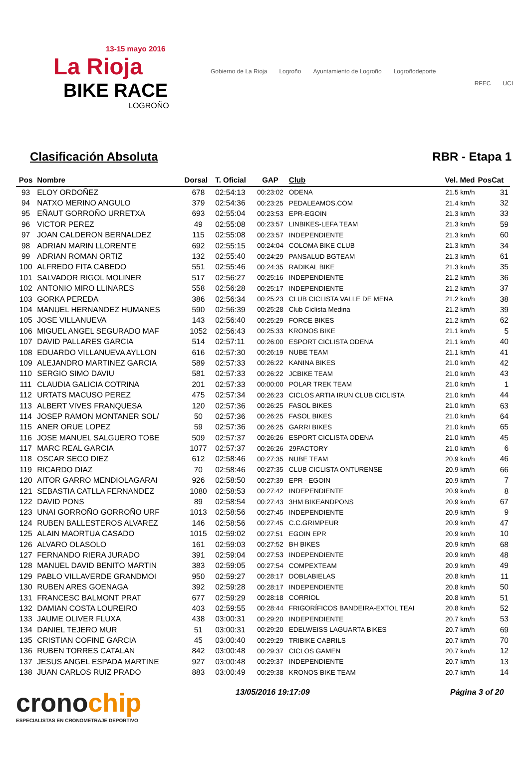13-15 mayo 2016
La Rioja
BIKE RACE
LOGROÑO
Gobierno de La Rioja Logroño Ayuntamiento de Logroño Logroñodeporte
RFEC UCI
Clasificación Absoluta RBR - Etapa 1
| Pos | Nombre | Dorsal | T. Oficial | GAP | Club | Vel. Med | PosCat |
| --- | --- | --- | --- | --- | --- | --- | --- |
| 93 | ELOY ORDOÑEZ | 678 | 02:54:13 | 00:23:02 | ODENA | 21.5 km/h | 31 |
| 94 | NATXO MERINO ANGULO | 379 | 02:54:36 | 00:23:25 | PEDALEAMOS.COM | 21.4 km/h | 32 |
| 95 | EÑAUT GORROÑO URRETXA | 693 | 02:55:04 | 00:23:53 | EPR-EGOIN | 21.3 km/h | 33 |
| 96 | VICTOR PEREZ | 49 | 02:55:08 | 00:23:57 | LINBIKES-LEFA TEAM | 21.3 km/h | 59 |
| 97 | JOAN CALDERON BERNALDEZ | 115 | 02:55:08 | 00:23:57 | INDEPENDIENTE | 21.3 km/h | 60 |
| 98 | ADRIAN MARIN LLORENTE | 692 | 02:55:15 | 00:24:04 | COLOMA BIKE CLUB | 21.3 km/h | 34 |
| 99 | ADRIAN ROMAN ORTIZ | 132 | 02:55:40 | 00:24:29 | PANSALUD BGTEAM | 21.3 km/h | 61 |
| 100 | ALFREDO FITA CABEDO | 551 | 02:55:46 | 00:24:35 | RADIKAL BIKE | 21.3 km/h | 35 |
| 101 | SALVADOR RIGOL MOLINER | 517 | 02:56:27 | 00:25:16 | INDEPENDIENTE | 21.2 km/h | 36 |
| 102 | ANTONIO MIRO LLINARES | 558 | 02:56:28 | 00:25:17 | INDEPENDIENTE | 21.2 km/h | 37 |
| 103 | GORKA PEREDA | 386 | 02:56:34 | 00:25:23 | CLUB CICLISTA VALLE DE MENA | 21.2 km/h | 38 |
| 104 | MANUEL HERNANDEZ HUMANES | 590 | 02:56:39 | 00:25:28 | Club Ciclista Medina | 21.2 km/h | 39 |
| 105 | JOSE VILLANUEVA | 143 | 02:56:40 | 00:25:29 | FORCE BIKES | 21.2 km/h | 62 |
| 106 | MIGUEL ANGEL SEGURADO MAF | 1052 | 02:56:43 | 00:25:33 | KRONOS BIKE | 21.1 km/h | 5 |
| 107 | DAVID PALLARES GARCIA | 514 | 02:57:11 | 00:26:00 | ESPORT CICLISTA ODENA | 21.1 km/h | 40 |
| 108 | EDUARDO VILLANUEVA AYLLON | 616 | 02:57:30 | 00:26:19 | NUBE TEAM | 21.1 km/h | 41 |
| 109 | ALEJANDRO MARTINEZ GARCIA | 589 | 02:57:33 | 00:26:22 | KANINA BIKES | 21.0 km/h | 42 |
| 110 | SERGIO SIMO DAVIU | 581 | 02:57:33 | 00:26:22 | JCBIKE TEAM | 21.0 km/h | 43 |
| 111 | CLAUDIA GALICIA COTRINA | 201 | 02:57:33 | 00:00:00 | POLAR TREK TEAM | 21.0 km/h | 1 |
| 112 | URTATS MACUSO PEREZ | 475 | 02:57:34 | 00:26:23 | CICLOS ARTIA IRUN CLUB CICLISTA | 21.0 km/h | 44 |
| 113 | ALBERT VIVES FRANQUESA | 120 | 02:57:36 | 00:26:25 | FASOL BIKES | 21.0 km/h | 63 |
| 114 | JOSEP RAMON MONTANER SOL/ | 50 | 02:57:36 | 00:26:25 | FASOL BIKES | 21.0 km/h | 64 |
| 115 | ANER ORUE LOPEZ | 59 | 02:57:36 | 00:26:25 | GARRI BIKES | 21.0 km/h | 65 |
| 116 | JOSE MANUEL SALGUERO TOBE | 509 | 02:57:37 | 00:26:26 | ESPORT CICLISTA ODENA | 21.0 km/h | 45 |
| 117 | MARC REAL GARCIA | 1077 | 02:57:37 | 00:26:26 | 29FACTORY | 21.0 km/h | 6 |
| 118 | OSCAR SECO DIEZ | 612 | 02:58:46 | 00:27:35 | NUBE TEAM | 20.9 km/h | 46 |
| 119 | RICARDO DIAZ | 70 | 02:58:46 | 00:27:35 | CLUB CICLISTA ONTURENSE | 20.9 km/h | 66 |
| 120 | AITOR GARRO MENDIOLAGARAI | 926 | 02:58:50 | 00:27:39 | EPR - EGOIN | 20.9 km/h | 7 |
| 121 | SEBASTIA CATLLA FERNANDEZ | 1080 | 02:58:53 | 00:27:42 | INDEPENDIENTE | 20.9 km/h | 8 |
| 122 | DAVID PONS | 89 | 02:58:54 | 00:27:43 | 3HM BIKEANDPONS | 20.9 km/h | 67 |
| 123 | UNAI GORROÑO GORROÑO URF | 1013 | 02:58:56 | 00:27:45 | INDEPENDIENTE | 20.9 km/h | 9 |
| 124 | RUBEN BALLESTEROS ALVAREZ | 146 | 02:58:56 | 00:27:45 | C.C.GRIMPEUR | 20.9 km/h | 47 |
| 125 | ALAIN MAORTUA CASADO | 1015 | 02:59:02 | 00:27:51 | EGOIN EPR | 20.9 km/h | 10 |
| 126 | ALVARO OLASOLO | 161 | 02:59:03 | 00:27:52 | BH BIKES | 20.9 km/h | 68 |
| 127 | FERNANDO RIERA JURADO | 391 | 02:59:04 | 00:27:53 | INDEPENDIENTE | 20.9 km/h | 48 |
| 128 | MANUEL DAVID BENITO MARTIN | 383 | 02:59:05 | 00:27:54 | COMPEXTEAM | 20.9 km/h | 49 |
| 129 | PABLO VILLAVERDE GRANDMOI | 950 | 02:59:27 | 00:28:17 | DOBLABIELAS | 20.8 km/h | 11 |
| 130 | RUBEN ARES GOENAGA | 392 | 02:59:28 | 00:28:17 | INDEPENDIENTE | 20.8 km/h | 50 |
| 131 | FRANCESC BALMONT PRAT | 677 | 02:59:29 | 00:28:18 | CORRIOL | 20.8 km/h | 51 |
| 132 | DAMIAN COSTA LOUREIRO | 403 | 02:59:55 | 00:28:44 | FRIGORÍFICOS BANDEIRA-EXTOL TEAI | 20.8 km/h | 52 |
| 133 | JAUME OLIVER FLUXA | 438 | 03:00:31 | 00:29:20 | INDEPENDIENTE | 20.7 km/h | 53 |
| 134 | DANIEL TEJERO MUR | 51 | 03:00:31 | 00:29:20 | EDELWEISS LAGUARTA BIKES | 20.7 km/h | 69 |
| 135 | CRISTIAN COFINE GARCIA | 45 | 03:00:40 | 00:29:29 | TRIBIKE CABRILS | 20.7 km/h | 70 |
| 136 | RUBEN TORRES CATALAN | 842 | 03:00:48 | 00:29:37 | CICLOS GAMEN | 20.7 km/h | 12 |
| 137 | JESUS ANGEL ESPADA MARTINE | 927 | 03:00:48 | 00:29:37 | INDEPENDIENTE | 20.7 km/h | 13 |
| 138 | JUAN CARLOS RUIZ PRADO | 883 | 03:00:49 | 00:29:38 | KRONOS BIKE TEAM | 20.7 km/h | 14 |
cronochip
ESPECIALISTAS EN CRONOMETRAJE DEPORTIVO
13/05/2016 19:17:09 Página 3 of 20